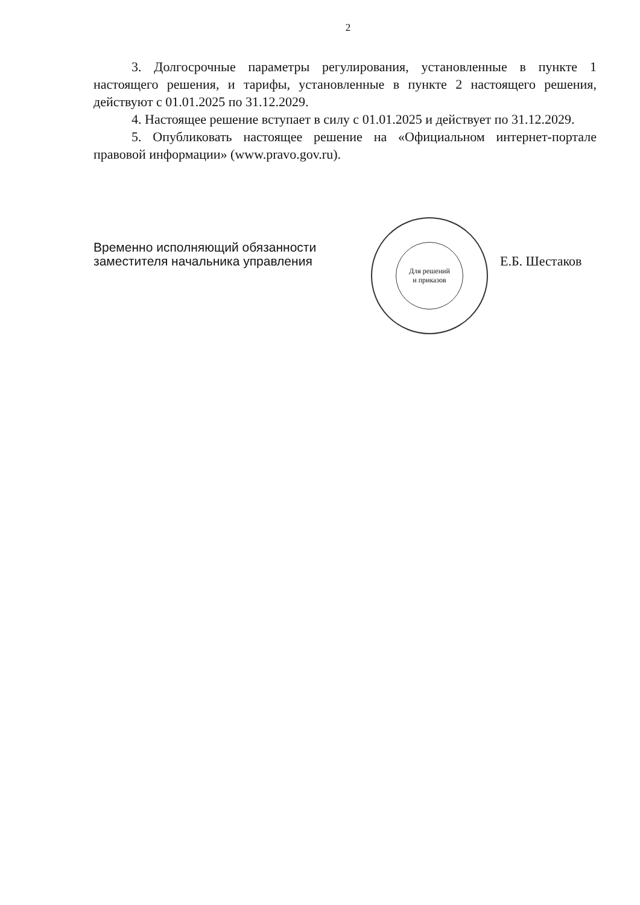2
3. Долгосрочные параметры регулирования, установленные в пункте 1 настоящего решения, и тарифы, установленные в пункте 2 настоящего решения, действуют с 01.01.2025 по 31.12.2029.
4. Настоящее решение вступает в силу с 01.01.2025 и действует по 31.12.2029.
5. Опубликовать настоящее решение на «Официальном интернет-портале правовой информации» (www.pravo.gov.ru).
Временно исполняющий обязанности
заместителя начальника управления
Для решений
и приказов
Е.Б. Шестаков